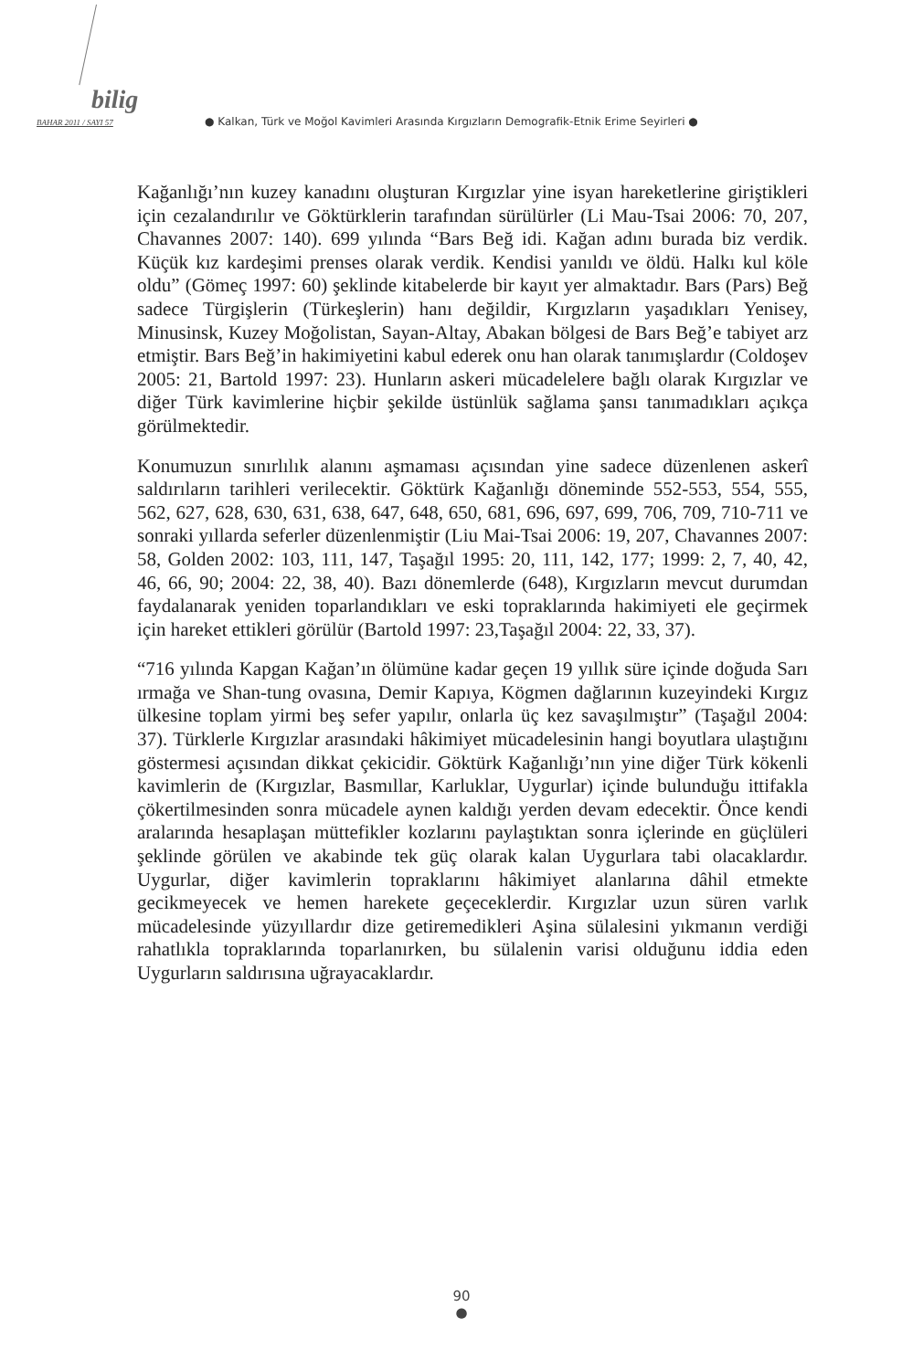bilig
BAHAR 2011 / SAYI 57 ● Kalkan, Türk ve Moğol Kavimleri Arasında Kırgızların Demografik-Etnik Erime Seyirleri ●
Kağanlığı’nın kuzey kanadını oluşturan Kırgızlar yine isyan hareketlerine giriştikleri için cezalandırılır ve Göktürklerin tarafından sürülürler (Li Mau-Tsai 2006: 70, 207, Chavannes 2007: 140). 699 yılında “Bars Beğ idi. Kağan adını burada biz verdik. Küçük kız kardeşimi prenses olarak verdik. Kendisi yanıldı ve öldü. Halkı kul köle oldu” (Gömeç 1997: 60) şeklinde kitabelerde bir kayıt yer almaktadır. Bars (Pars) Beğ sadece Türgişlerin (Türkeşlerin) hanı değildir, Kırgızların yaşadıkları Yenisey, Minusinsk, Kuzey Moğolistan, Sayan-Altay, Abakan bölgesi de Bars Beğ’e tabiyet arz etmiştir. Bars Beğ’in hakimiyetini kabul ederek onu han olarak tanımışlardır (Coldoşev 2005: 21, Bartold 1997: 23). Hunların askeri mücadelelere bağlı olarak Kırgızlar ve diğer Türk kavimlerine hiçbir şekilde üstünlük sağlama şansı tanımadıkları açıkça görülmektedir.
Konumuzun sınırlılık alanını aşmaması açısından yine sadece düzenlenen askerî saldırıların tarihleri verilecektir. Göktürk Kağanlığı döneminde 552-553, 554, 555, 562, 627, 628, 630, 631, 638, 647, 648, 650, 681, 696, 697, 699, 706, 709, 710-711 ve sonraki yıllarda seferler düzenlenmiştir (Liu Mai-Tsai 2006: 19, 207, Chavannes 2007: 58, Golden 2002: 103, 111, 147, Taşağıl 1995: 20, 111, 142, 177; 1999: 2, 7, 40, 42, 46, 66, 90; 2004: 22, 38, 40). Bazı dönemlerde (648), Kırgızların mevcut durumdan faydalanarak yeniden toparlandıkları ve eski topraklarında hakimiyeti ele geçirmek için hareket ettikleri görülür (Bartold 1997: 23,Taşağıl 2004: 22, 33, 37).
“716 yılında Kapgan Kağan’ın ölümüne kadar geçen 19 yıllık süre içinde doğuda Sarı ırmağa ve Shan-tung ovasına, Demir Kapıya, Kögmen dağlarının kuzeyindeki Kırgız ülkesine toplam yirmi beş sefer yapılır, onlarla üç kez savaşılmıştır” (Taşağıl 2004: 37). Türklerle Kırgızlar arasındaki hâkimiyet mücadelesinin hangi boyutlara ulaştığını göstermesi açısından dikkat çekicidir. Göktürk Kağanlığı’nın yine diğer Türk kökenli kavimlerin de (Kırgızlar, Basmıllar, Karluklar, Uygurlar) içinde bulunduğu ittifakla çökertilmesinden sonra mücadele aynen kaldığı yerden devam edecektir. Önce kendi aralarında hesaplaşan müttefikler kozlarını paylaştıktan sonra içlerinde en güçlüleri şeklinde görülen ve akabinde tek güç olarak kalan Uygurlara tabi olacaklardır. Uygurlar, diğer kavimlerin topraklarını hâkimiyet alanlarına dâhil etmekte gecikmeyecek ve hemen harekete geçeceklerdir. Kırgızlar uzun süren varlık mücadelesinde yüzyıllardır dize getiremedikleri Aşina sülalesini yıkmanın verdiği rahatlıkla topraklarında toparlanırken, bu sülalenin varisi olduğunu iddia eden Uygurların saldırısına uğrayacaklardır.
90
●